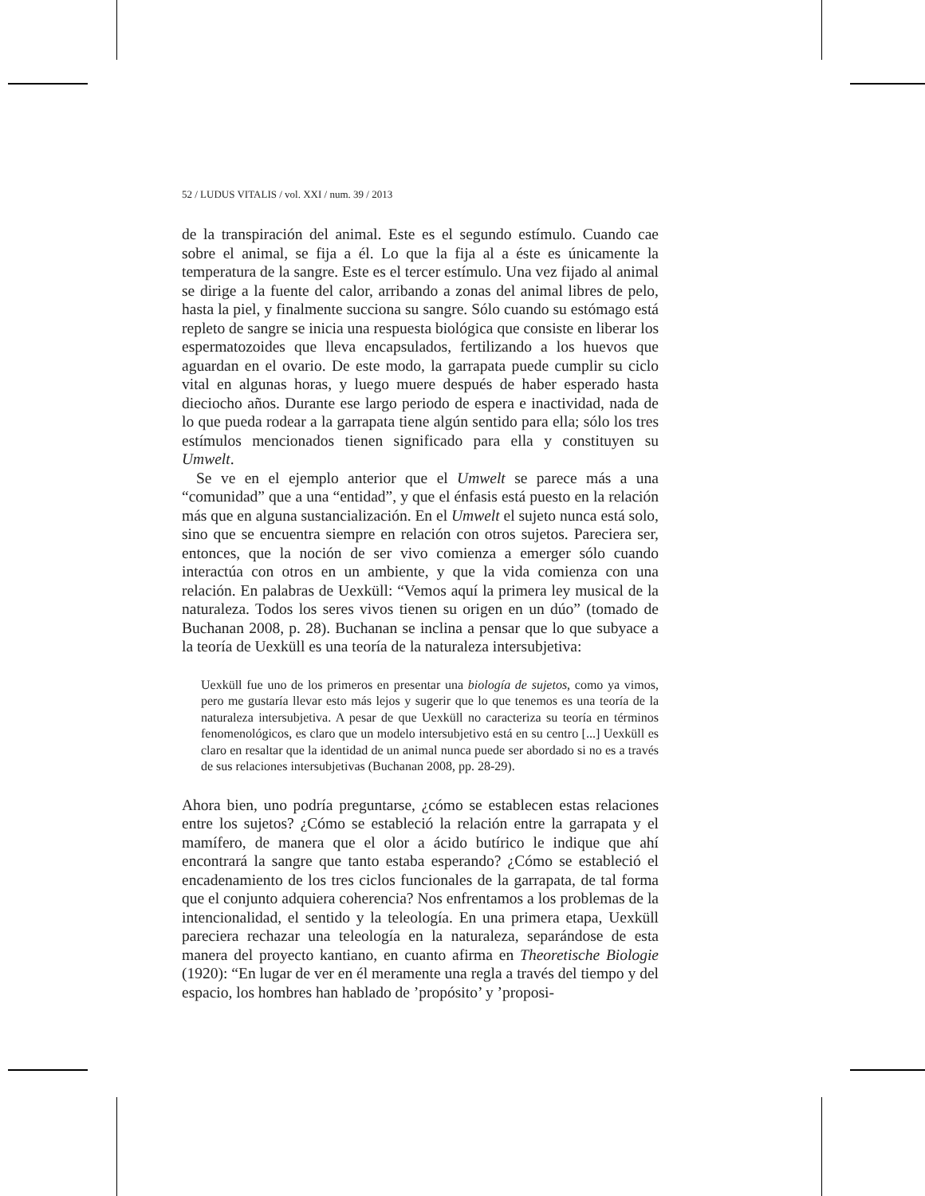52 / LUDUS VITALIS / vol. XXI / num. 39 / 2013
de la transpiración del animal. Este es el segundo estímulo. Cuando cae sobre el animal, se fija a él. Lo que la fija al a éste es únicamente la temperatura de la sangre. Este es el tercer estímulo. Una vez fijado al animal se dirige a la fuente del calor, arribando a zonas del animal libres de pelo, hasta la piel, y finalmente succiona su sangre. Sólo cuando su estómago está repleto de sangre se inicia una respuesta biológica que consiste en liberar los espermatozoides que lleva encapsulados, fertilizando a los huevos que aguardan en el ovario. De este modo, la garrapata puede cumplir su ciclo vital en algunas horas, y luego muere después de haber esperado hasta dieciocho años. Durante ese largo periodo de espera e inactividad, nada de lo que pueda rodear a la garrapata tiene algún sentido para ella; sólo los tres estímulos mencionados tienen significado para ella y constituyen su Umwelt.
Se ve en el ejemplo anterior que el Umwelt se parece más a una “comunidad” que a una “entidad”, y que el énfasis está puesto en la relación más que en alguna sustancialización. En el Umwelt el sujeto nunca está solo, sino que se encuentra siempre en relación con otros sujetos. Pareciera ser, entonces, que la noción de ser vivo comienza a emerger sólo cuando interactúa con otros en un ambiente, y que la vida comienza con una relación. En palabras de Uexküll: “Vemos aquí la primera ley musical de la naturaleza. Todos los seres vivos tienen su origen en un dúo” (tomado de Buchanan 2008, p. 28). Buchanan se inclina a pensar que lo que subyace a la teoría de Uexküll es una teoría de la naturaleza intersubjetiva:
Uexküll fue uno de los primeros en presentar una biología de sujetos, como ya vimos, pero me gustaría llevar esto más lejos y sugerir que lo que tenemos es una teoría de la naturaleza intersubjetiva. A pesar de que Uexküll no caracteriza su teoría en términos fenomenológicos, es claro que un modelo intersubjetivo está en su centro [...] Uexküll es claro en resaltar que la identidad de un animal nunca puede ser abordado si no es a través de sus relaciones intersubjetivas (Buchanan 2008, pp. 28-29).
Ahora bien, uno podría preguntarse, ¿cómo se establecen estas relaciones entre los sujetos? ¿Cómo se estableció la relación entre la garrapata y el mamífero, de manera que el olor a ácido butírico le indique que ahí encontrará la sangre que tanto estaba esperando? ¿Cómo se estableció el encadenamiento de los tres ciclos funcionales de la garrapata, de tal forma que el conjunto adquiera coherencia? Nos enfrentamos a los problemas de la intencionalidad, el sentido y la teleología. En una primera etapa, Uexküll pareciera rechazar una teleología en la naturaleza, separándose de esta manera del proyecto kantiano, en cuanto afirma en Theoretische Biologie (1920): “En lugar de ver en él meramente una regla a través del tiempo y del espacio, los hombres han hablado de ’propósito’ y ’proposi-